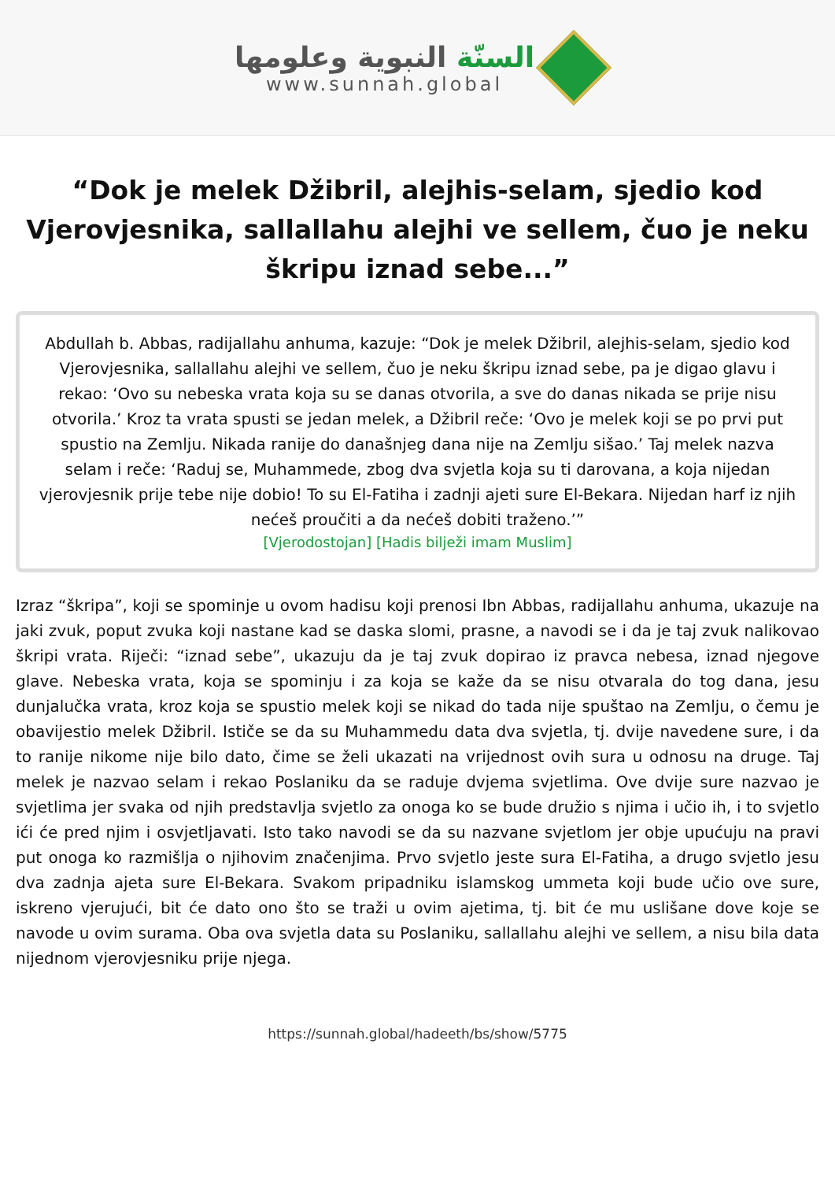السنّة النبوية وعلومها
www.sunnah.global
“Dok je melek Džibril, alejhis-selam, sjedio kod Vjerovjesnika, sallallahu alejhi ve sellem, čuo je neku škripu iznad sebe...”
Abdullah b. Abbas, radijallahu anhuma, kazuje: “Dok je melek Džibril, alejhis-selam, sjedio kod Vjerovjesnika, sallallahu alejhi ve sellem, čuo je neku škripu iznad sebe, pa je digao glavu i rekao: ‘Ovo su nebeska vrata koja su se danas otvorila, a sve do danas nikada se prije nisu otvorila.’ Kroz ta vrata spusti se jedan melek, a Džibril reče: ‘Ovo je melek koji se po prvi put spustio na Zemlju. Nikada ranije do današnjeg dana nije na Zemlju sišao.’ Taj melek nazva selam i reče: ‘Raduj se, Muhammede, zbog dva svjetla koja su ti darovana, a koja nijedan vjerovjesnik prije tebe nije dobio! To su El-Fatiha i zadnji ajeti sure El-Bekara. Nijedan harf iz njih nećeš proučiti a da nećeš dobiti traženo.’”
[Vjerodostojan] [Hadis bilježi imam Muslim]
Izraz “škripa”, koji se spominje u ovom hadisu koji prenosi Ibn Abbas, radijallahu anhuma, ukazuje na jaki zvuk, poput zvuka koji nastane kad se daska slomi, prasne, a navodi se i da je taj zvuk nalikovao škripi vrata. Riječi: “iznad sebe”, ukazuju da je taj zvuk dopirao iz pravca nebesa, iznad njegove glave. Nebeska vrata, koja se spominju i za koja se kaže da se nisu otvarala do tog dana, jesu dunjalučka vrata, kroz koja se spustio melek koji se nikad do tada nije spuštao na Zemlju, o čemu je obavijestio melek Džibril. Ističe se da su Muhammedu data dva svjetla, tj. dvije navedene sure, i da to ranije nikome nije bilo dato, čime se želi ukazati na vrijednost ovih sura u odnosu na druge. Taj melek je nazvao selam i rekao Poslaniku da se raduje dvjema svjetlima. Ove dvije sure nazvao je svjetlima jer svaka od njih predstavlja svjetlo za onoga ko se bude družio s njima i učio ih, i to svjetlo ići će pred njim i osvjetljavati. Isto tako navodi se da su nazvane svjetlom jer obje upućuju na pravi put onoga ko razmišlja o njihovim značenjima. Prvo svjetlo jeste sura El-Fatiha, a drugo svjetlo jesu dva zadnja ajeta sure El-Bekara. Svakom pripadniku islamskog ummeta koji bude učio ove sure, iskreno vjerujući, bit će dato ono što se traži u ovim ajetima, tj. bit će mu uslišane dove koje se navode u ovim surama. Oba ova svjetla data su Poslaniku, sallallahu alejhi ve sellem, a nisu bila data nijednom vjerovjesniku prije njega.
https://sunnah.global/hadeeth/bs/show/5775